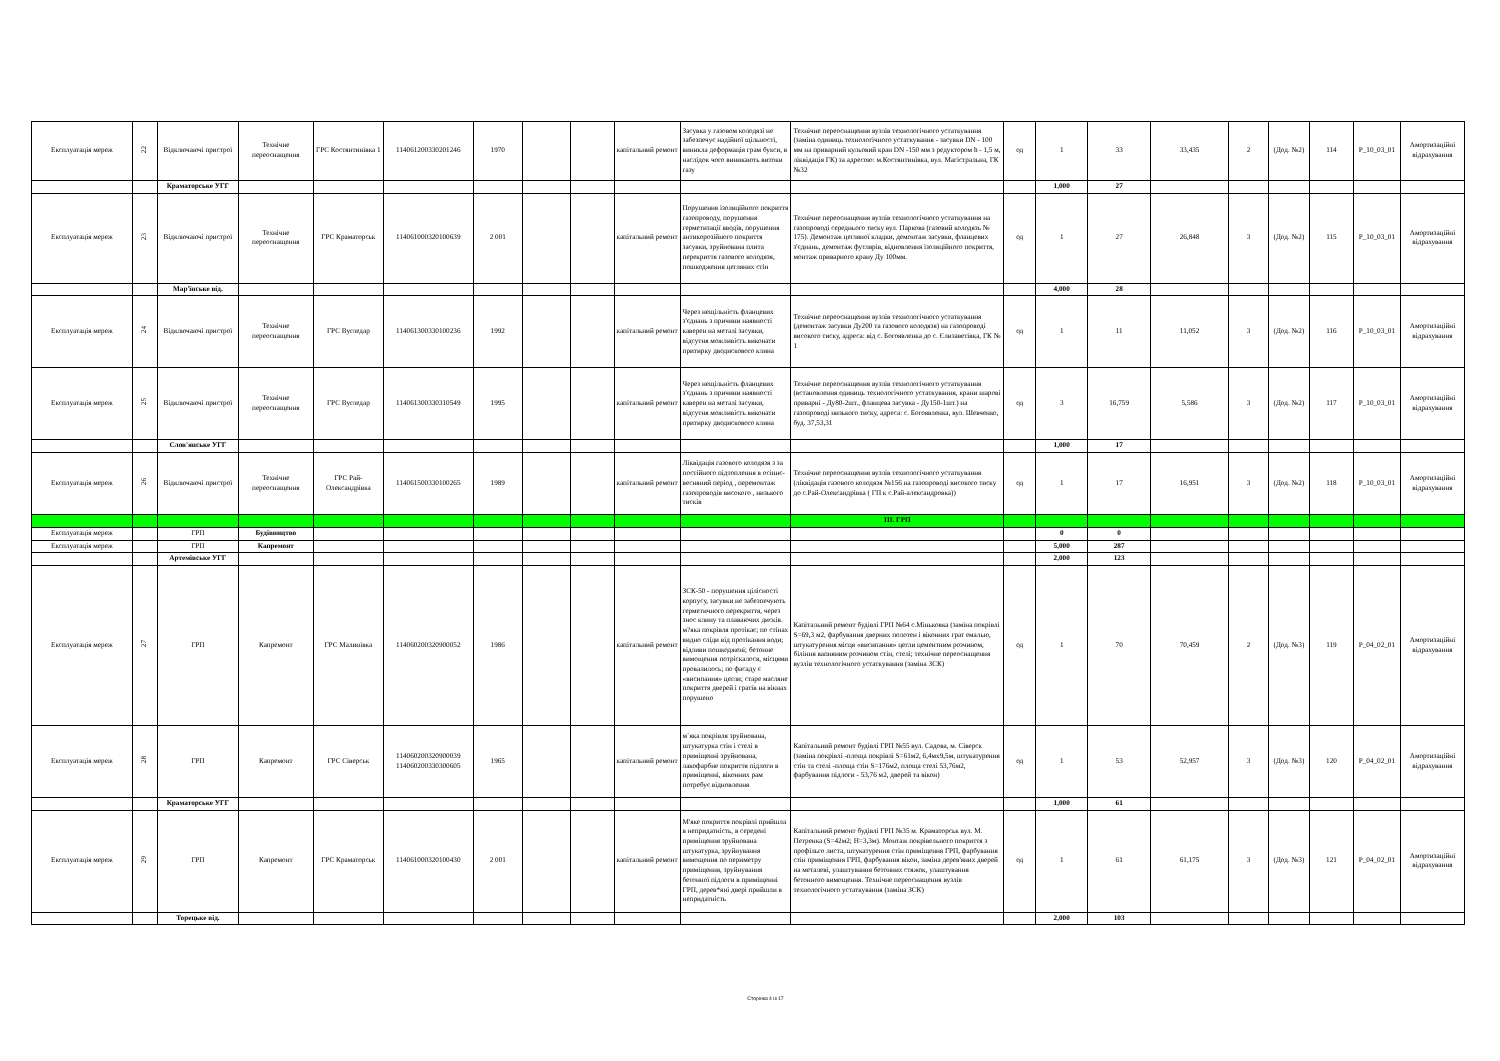| Експлуатація мереж | 22 | Відключаючі пристрої | Технічне переоснащення | ГРС Костянтинівка 1 | 114061200330201246 | 1970 | | | капітальний ремонт | Засувка у газовом колодязі не забезпечує надійної щільності, виникла деформація грам букси, в наслідок чого виникають витоки газу | Технічне переоснащення вузлів технологічного устаткування (заміна одиниць технологічного устаткування - засувки DN - 100 мм на приварний кульовий кран DN -150 мм з редуктором h - 1,5 м, ліквідація ГК) за адресою: м.Костянтинівка, вул. Магістральна, ГК №32 | од | 1 | 33 | 33,435 | 2 | (Дод. №2) | 114 | P_10_03_01 | Амортизаційні відрахування |
| | | Краматорське УГГ | | | | | | | | | | | 1,000 | 27 | | | | | | |
| Експлуатація мереж | 23 | Відключаючі пристрої | Технічне переоснащення | ГРС Краматорськ | 114061000320100639 | 2 001 | | | капітальний ремонт | Порушення ізоляційного покриття газопроводу, порушення герметизації вводів, порушення антикорозійного покриття засувки, зруйнована плита перекриття газового колодязя, пошкодження цегляних стін | Технічне переоснащення вузлів технологічного устаткування на газопроводі середнього тиску вул. Паркова (газовий колодязь № 175). Демонтаж цегляної кладки, демонтаж засувки, фланцевих з'єднань, демонтаж футлярів, відновлення ізоляційного покриття, монтаж приварного крану Ду 100мм. | од | 1 | 27 | 26,848 | 3 | (Дод. №2) | 115 | P_10_03_01 | Амортизаційні відрахування |
| | | Мар'їнське від. | | | | | | | | | | | 4,000 | 28 | | | | | | |
| Експлуатація мереж | 24 | Відключаючі пристрої | Технічне переоснащення | ГРС Вугледар | 114061300330100236 | 1992 | | | капітальний ремонт | Через нещільність фланцевих з'єднань з причини наявності каверен на металі засувки, відсутня можливість виконати притирку дводискового клина | Технічне переоснащення вузлів технологічного устаткування (демонтаж засувки Ду200 та газового колодязя) на газопроводі високого тиску, адреса: від с. Богоявленка до с. Єлизаветівка, ГК № 1 | од | 1 | 11 | 11,052 | 3 | (Дод. №2) | 116 | P_10_03_01 | Амортизаційні відрахування |
| Експлуатація мереж | 25 | Відключаючі пристрої | Технічне переоснащення | ГРС Вугледар | 114061300330310549 | 1995 | | | капітальний ремонт | Через нещільність фланцевих з'єднань з причини наявності каверен на металі засувки, відсутня можливість виконати притирку дводискового клина | Технічне переоснащення вузлів технологічного устаткування (встановлення одиниць технологічного устаткування, крани шарові приварні - Ду80-2шт., фланцева засувка - Ду150-1шт.) на газопроводі низького тиску, адреса: с. Богоявленка, вул. Шевченко, буд. 37,53,31 | од | 3 | 16,759 | 5,586 | 3 | (Дод. №2) | 117 | P_10_03_01 | Амортизаційні відрахування |
| | | Слов'янське УГГ | | | | | | | | | | | 1,000 | 17 | | | | | | |
| Експлуатація мереж | 26 | Відключаючі пристрої | Технічне переоснащення | ГРС Рай-Олександрівка | 114061500330100265 | 1989 | | | капітальний ремонт | Ліквідація газового колодязя з за постійного підтоплення в осіннє-весняний період , перемонтаж газопроводів високого , низького тисків | Технічне переоснащення вузлів технологічного устаткування (ліквідація газового колодязя №156 на газопроводі високого тиску до с.Рай-Олександрівка ( ГП к с.Рай-александровка)) | од | 1 | 17 | 16,951 | 3 | (Дод. №2) | 118 | P_10_03_01 | Амортизаційні відрахування |
| | | | | | | | | | | | III. ГРП | | | | | | | | | |
| Експлуатація мереж | | ГРП | Будівництво | | | | | | | | | | 0 | 0 | | | | | | |
| Експлуатація мереж | | ГРП | Капремонт | | | | | | | | | | 5,000 | 287 | | | | | | |
| | | Артемівське УГГ | | | | | | | | | | | 2,000 | 123 | | | | | | |
| Експлуатація мереж | 27 | ГРП | Капремонт | ГРС Малинівка | 114060200320900052 | 1986 | | | капітальний ремонт | ЗСК-50 - порушення цілісності корпусу, засувки не забезпечують герметичного перекриття, через знос клину та плаваючих дисків. м?яка покрівля протікає; по стінах видно сліди від протікання води; відливи пошкоджені; бетонне вимощення потріскалося, місцями провалилось; по фасаду є «висипання» цегли; старе масляне покриття дверей і гратів на вікнах порушено | Капітальний ремонт будівлі ГРП №64 с.Міньковка (заміна покрівлі S=69,3 м2, фарбування дверних полотен і віконних грат емалью, штукатурення місця «висипання» цегли цементним розчином, біління вапняним розчином стін, стелі; технічне переоснащення вузлів технологічного устаткування (заміна ЗСК) | од | 1 | 70 | 70,459 | 2 | (Дод. №3) | 119 | P_04_02_01 | Амортизаційні відрахування |
| Експлуатація мереж | 28 | ГРП | Капремонт | ГРС Сіверськ | 114060200320900039 114060200330300605 | 1965 | | | капітальний ремонт | м`яка покрівля зруйнована, штукатурка стін і стелі в приміщенні зруйнована, лакофарбне покриття підлоги в приміщенні, віконних рам потребує відновлення | Капітальний ремонт будівлі ГРП №55 вул. Садова, м. Сіверск (заміна покрівлі -площа покрівлі S=61м2, 6,4мх9,5м, штукатурення стін та стелі -площа стін S=176м2, площа стелі 53,76м2, фарбування підлоги - 53,76 м2, дверей та вікон) | од | 1 | 53 | 52,957 | 3 | (Дод. №3) | 120 | P_04_02_01 | Амортизаційні відрахування |
| | | Краматорське УГГ | | | | | | | | | | | 1,000 | 61 | | | | | | |
| Експлуатація мереж | 29 | ГРП | Капремонт | ГРС Краматорськ | 114061000320100430 | 2 001 | | | капітальний ремонт | М'яке покриття покрівлі прийшла в непридатність, в середені приміщення зруйнована штукатурка, зруйнування вимощення по периметру приміщення, зруйнування бетонної підлоги в приміщенні ГРП, дерев*яні двері прийшли в непридатність | Капітальний ремонт будівлі ГРП №35 м. Краматорськ вул. М. Петренка (S=42м2; Н=3,3м). Монтаж покрівельного покриття з профільго листа, штукатурення стін приміщення ГРП, фарбування стін приміщення ГРП, фарбування вікон, заміна дерев'яних дверей на металеві, улаштування бетонних стяжок, улаштування бетонного вимощення. Технічне переоснащення вузлів технологічного устаткування (заміна ЗСК) | од | 1 | 61 | 61,175 | 3 | (Дод. №3) | 121 | P_04_02_01 | Амортизаційні відрахування |
| | | Торецьке від. | | | | | | | | | | | 2,000 | 103 | | | | | | |
Сторінка 4 із 17